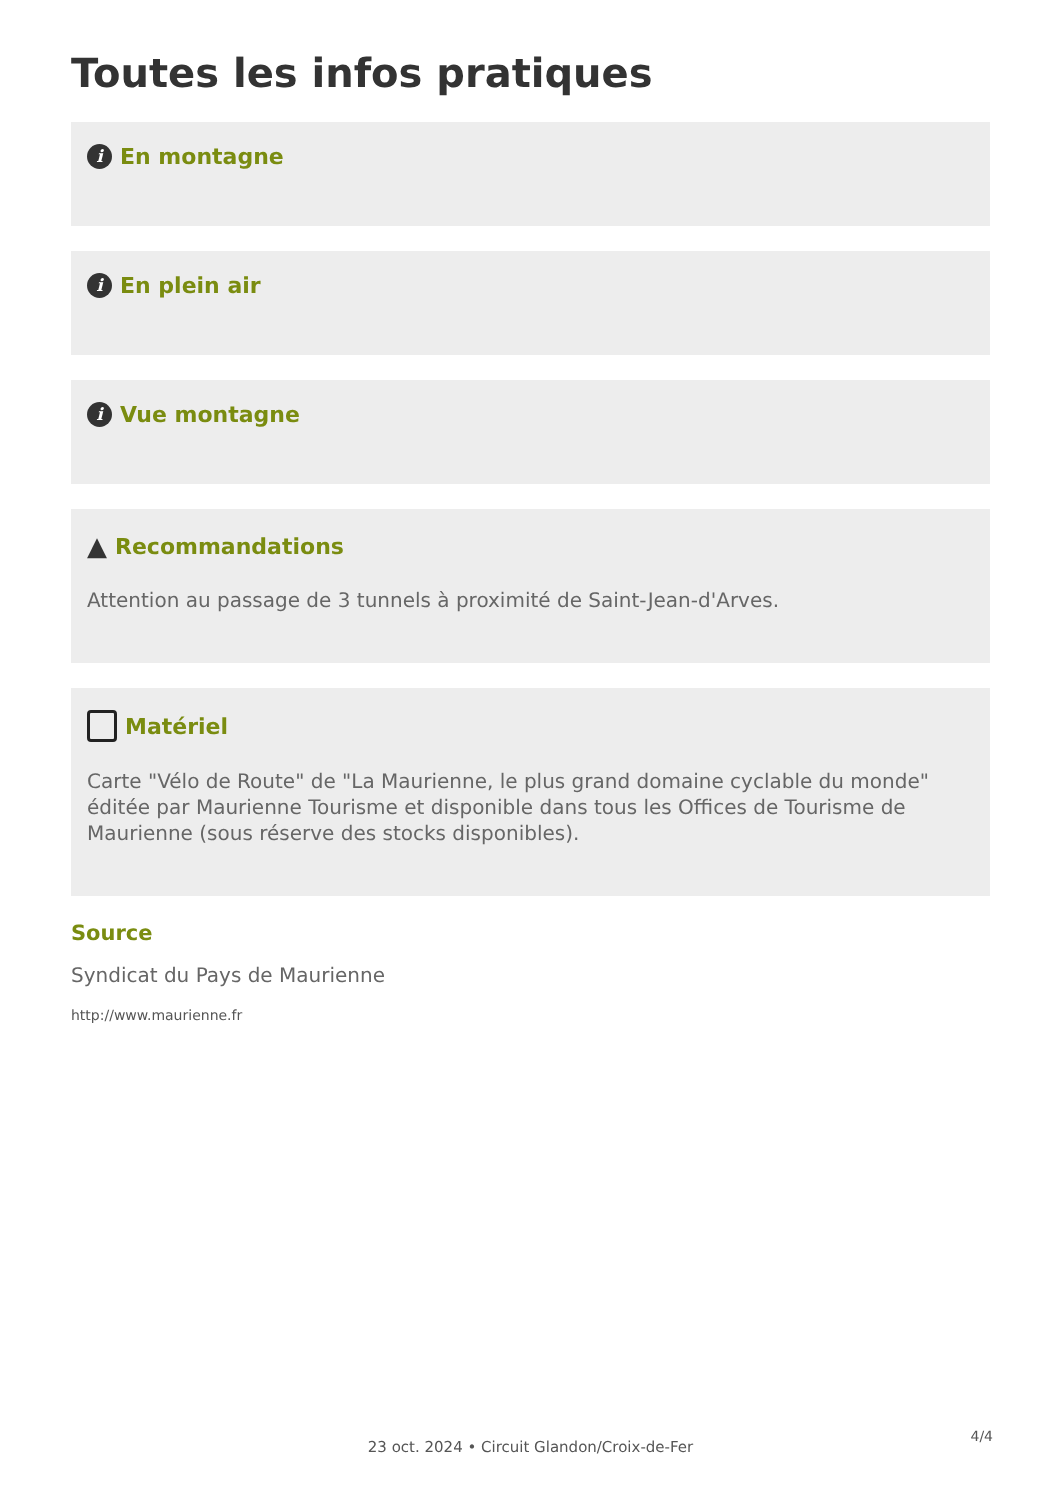Toutes les infos pratiques
i En montagne
i En plein air
i Vue montagne
▲ Recommandations
Attention au passage de 3 tunnels à proximité de Saint-Jean-d'Arves.
Matériel
Carte "Vélo de Route" de "La Maurienne, le plus grand domaine cyclable du monde" éditée par Maurienne Tourisme et disponible dans tous les Offices de Tourisme de Maurienne (sous réserve des stocks disponibles).
Source
Syndicat du Pays de Maurienne
http://www.maurienne.fr
4/4
23 oct. 2024 • Circuit Glandon/Croix-de-Fer